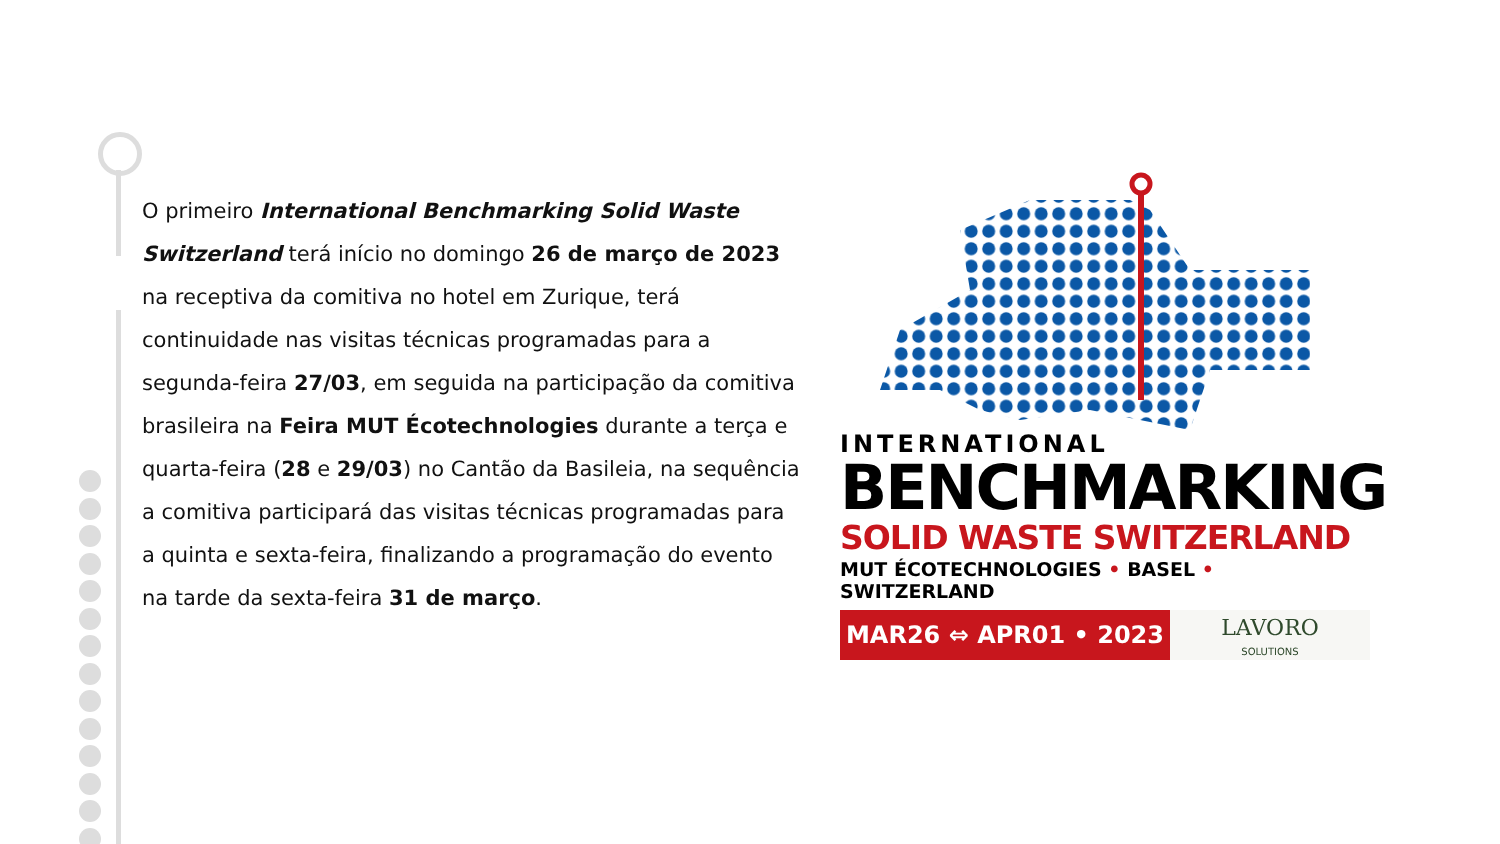O primeiro International Benchmarking Solid Waste Switzerland terá início no domingo 26 de março de 2023 na receptiva da comitiva no hotel em Zurique, terá continuidade nas visitas técnicas programadas para a segunda-feira 27/03, em seguida na participação da comitiva brasileira na Feira MUT Écotechnologies durante a terça e quarta-feira (28 e 29/03) no Cantão da Basileia, na sequência a comitiva participará das visitas técnicas programadas para a quinta e sexta-feira, finalizando a programação do evento na tarde da sexta-feira 31 de março.
INTERNATIONAL
BENCHMARKING
SOLID WASTE SWITZERLAND
MUT ÉCOTECHNOLOGIES • BASEL • SWITZERLAND
MAR26 ⇔ APR01 • 2023
LAVORO
SOLUTIONS